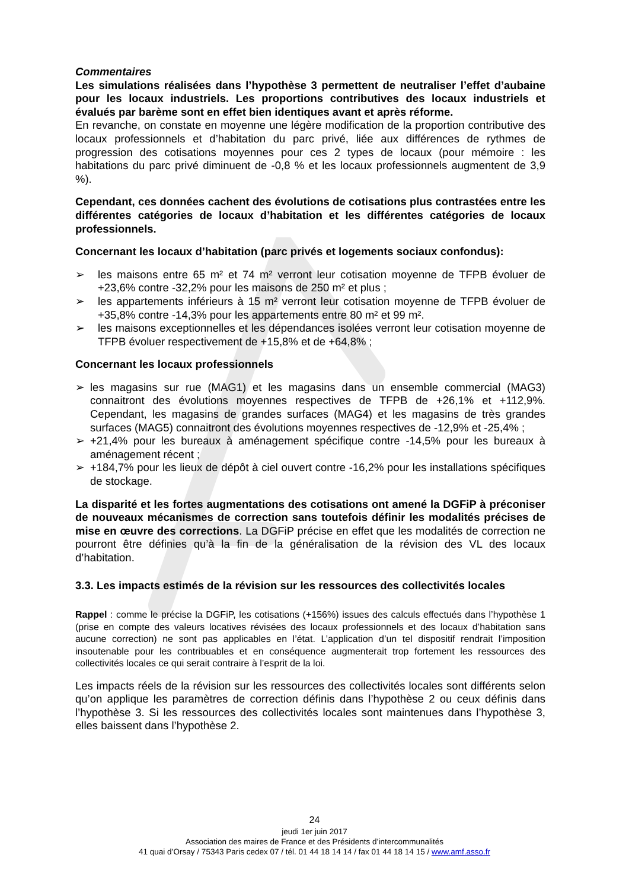Commentaires
Les simulations réalisées dans l’hypothèse 3 permettent de neutraliser l’effet d’aubaine pour les locaux industriels. Les proportions contributives des locaux industriels et évalués par barème sont en effet bien identiques avant et après réforme.
En revanche, on constate en moyenne une légère modification de la proportion contributive des locaux professionnels et d’habitation du parc privé, liée aux différences de rythmes de progression des cotisations moyennes pour ces 2 types de locaux (pour mémoire : les habitations du parc privé diminuent de -0,8 % et les locaux professionnels augmentent de 3,9 %).
Cependant, ces données cachent des évolutions de cotisations plus contrastées entre les différentes catégories de locaux d’habitation et les différentes catégories de locaux professionnels.
Concernant les locaux d’habitation (parc privés et logements sociaux confondus):
➢ les maisons entre 65 m² et 74 m² verront leur cotisation moyenne de TFPB évoluer de +23,6% contre -32,2% pour les maisons de 250 m² et plus ;
➢ les appartements inférieurs à 15 m² verront leur cotisation moyenne de TFPB évoluer de +35,8% contre -14,3% pour les appartements entre 80 m² et 99 m².
➢ les maisons exceptionnelles et les dépendances isolées verront leur cotisation moyenne de TFPB évoluer respectivement de +15,8% et de +64,8% ;
Concernant les locaux professionnels
➢ les magasins sur rue (MAG1) et les magasins dans un ensemble commercial (MAG3) connaitront des évolutions moyennes respectives de TFPB de +26,1% et +112,9%. Cependant, les magasins de grandes surfaces (MAG4) et les magasins de très grandes surfaces (MAG5) connaitront des évolutions moyennes respectives de -12,9% et -25,4% ;
➢ +21,4% pour les bureaux à aménagement spécifique contre -14,5% pour les bureaux à aménagement récent ;
➢ +184,7% pour les lieux de dépôt à ciel ouvert contre -16,2% pour les installations spécifiques de stockage.
La disparité et les fortes augmentations des cotisations ont amené la DGFiP à préconiser de nouveaux mécanismes de correction sans toutefois définir les modalités précises de mise en œuvre des corrections. La DGFiP précise en effet que les modalités de correction ne pourront être définies qu’à la fin de la généralisation de la révision des VL des locaux d’habitation.
3.3. Les impacts estimés de la révision sur les ressources des collectivités locales
Rappel : comme le précise la DGFiP, les cotisations (+156%) issues des calculs effectués dans l’hypothèse 1 (prise en compte des valeurs locatives révisées des locaux professionnels et des locaux d’habitation sans aucune correction) ne sont pas applicables en l’état. L’application d’un tel dispositif rendrait l’imposition insoutenable pour les contribuables et en conséquence augmenterait trop fortement les ressources des collectivités locales ce qui serait contraire à l’esprit de la loi.
Les impacts réels de la révision sur les ressources des collectivités locales sont différents selon qu’on applique les paramètres de correction définis dans l’hypothèse 2 ou ceux définis dans l’hypothèse 3. Si les ressources des collectivités locales sont maintenues dans l’hypothèse 3, elles baissent dans l’hypothèse 2.
24
jeudi 1er juin 2017
Association des maires de France et des Présidents d’intercommunalités
41 quai d’Orsay / 75343 Paris cedex 07 / tél. 01 44 18 14 14 / fax 01 44 18 14 15 / www.amf.asso.fr